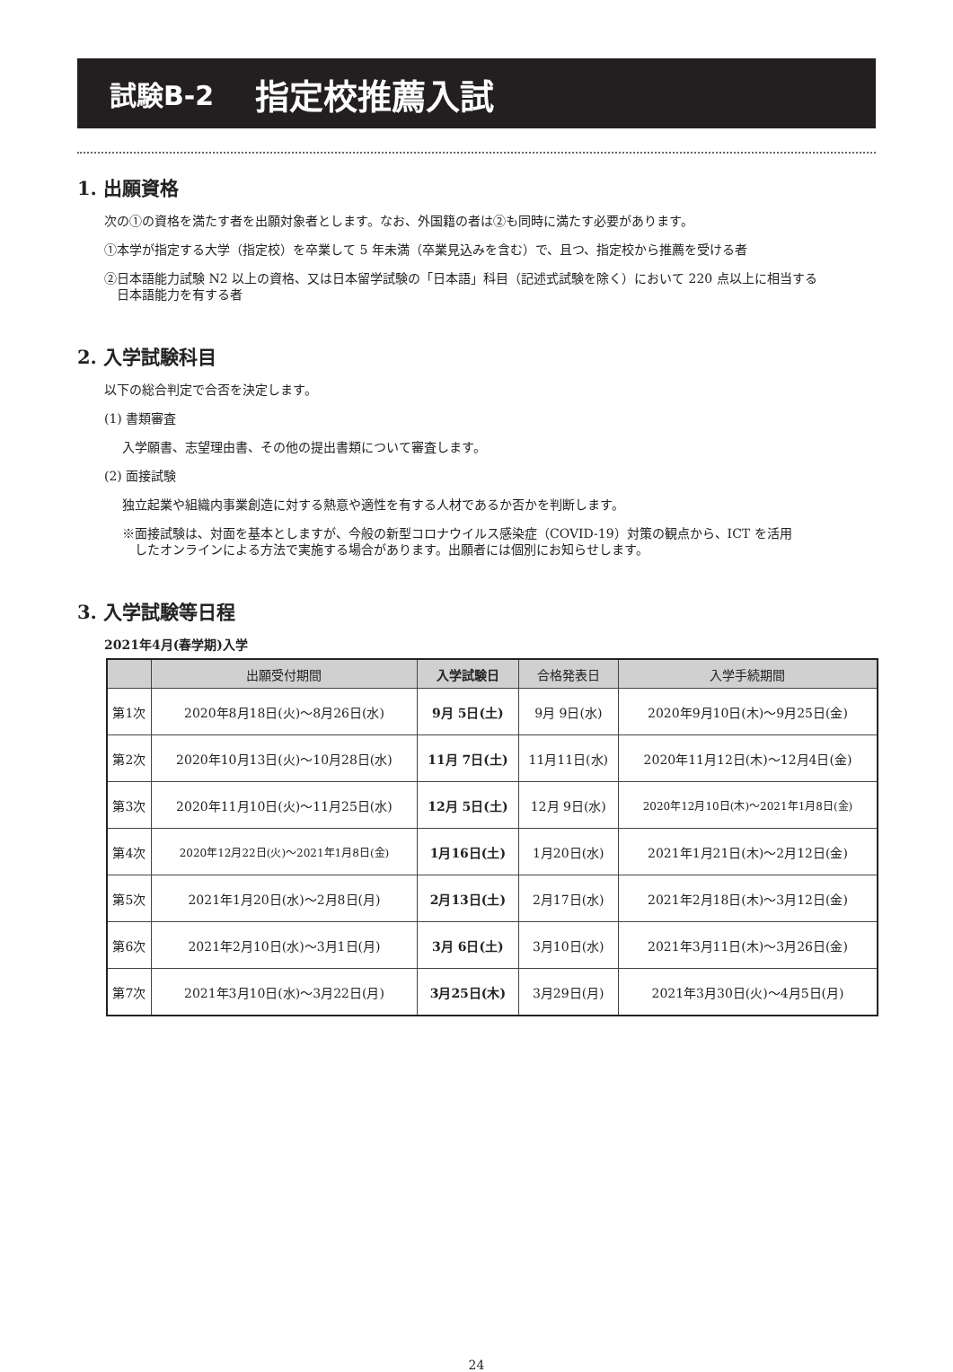試験B-2 指定校推薦入試
1. 出願資格
次の①の資格を満たす者を出願対象者とします。なお、外国籍の者は②も同時に満たす必要があります。
①本学が指定する大学（指定校）を卒業して 5 年未満（卒業見込みを含む）で、且つ、指定校から推薦を受ける者
②日本語能力試験 N2 以上の資格、又は日本留学試験の「日本語」科目（記述式試験を除く）において 220 点以上に相当する
　日本語能力を有する者
2. 入学試験科目
以下の総合判定で合否を決定します。
(1) 書類審査
入学願書、志望理由書、その他の提出書類について審査します。
(2) 面接試験
独立起業や組織内事業創造に対する熱意や適性を有する人材であるか否かを判断します。
※面接試験は、対面を基本としますが、今般の新型コロナウイルス感染症（COVID-19）対策の観点から、ICT を活用
　したオンラインによる方法で実施する場合があります。出願者には個別にお知らせします。
3. 入学試験等日程
2021年4月(春学期)入学
| | 出願受付期間 | 入学試験日 | 合格発表日 | 入学手続期間 |
| --- | --- | --- | --- | --- |
| 第1次 | 2020年8月18日(火)～8月26日(水) | 9月 5日(土) | 9月 9日(水) | 2020年9月10日(木)～9月25日(金) |
| 第2次 | 2020年10月13日(火)～10月28日(水) | 11月 7日(土) | 11月11日(水) | 2020年11月12日(木)～12月4日(金) |
| 第3次 | 2020年11月10日(火)～11月25日(水) | 12月 5日(土) | 12月 9日(水) | 2020年12月10日(木)～2021年1月8日(金) |
| 第4次 | 2020年12月22日(火)～2021年1月8日(金) | 1月16日(土) | 1月20日(水) | 2021年1月21日(木)～2月12日(金) |
| 第5次 | 2021年1月20日(水)～2月8日(月) | 2月13日(土) | 2月17日(水) | 2021年2月18日(木)～3月12日(金) |
| 第6次 | 2021年2月10日(水)～3月1日(月) | 3月 6日(土) | 3月10日(水) | 2021年3月11日(木)～3月26日(金) |
| 第7次 | 2021年3月10日(水)～3月22日(月) | 3月25日(木) | 3月29日(月) | 2021年3月30日(火)～4月5日(月) |
24